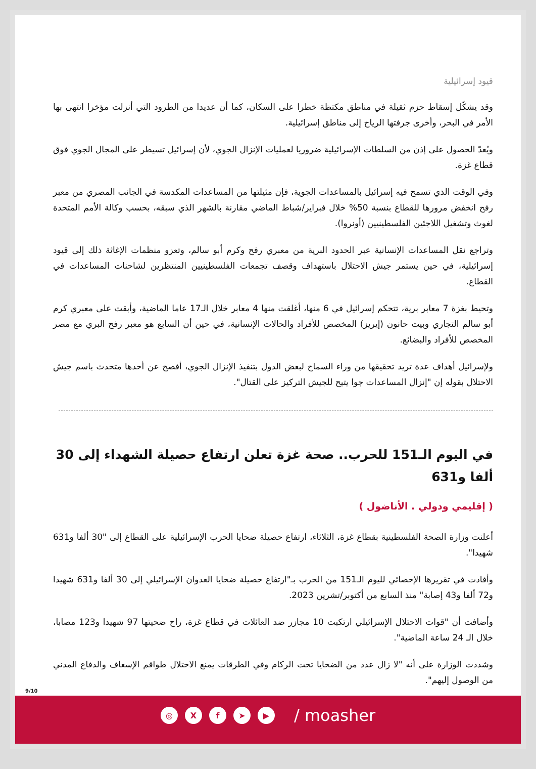قيود إسرائيلية
وقد يشكّل إسقاط حزم ثقيلة في مناطق مكتظة خطرا على السكان، كما أن عديدا من الطرود التي أنزلت مؤخرا انتهى بها الأمر في البحر، وأخرى جرفتها الرياح إلى مناطق إسرائيلية.
ويُعدّ الحصول على إذن من السلطات الإسرائيلية ضروريا لعمليات الإنزال الجوي، لأن إسرائيل تسيطر على المجال الجوي فوق قطاع غزة.
وفي الوقت الذي تسمح فيه إسرائيل بالمساعدات الجوية، فإن مثيلتها من المساعدات المكدسة في الجانب المصري من معبر رفح انخفض مرورها للقطاع بنسبة 50% خلال فبراير/شباط الماضي مقارنة بالشهر الذي سبقه، بحسب وكالة الأمم المتحدة لغوث وتشغيل اللاجئين الفلسطينيين (أونروا).
وتراجع نقل المساعدات الإنسانية عبر الحدود البرية من معبري رفح وكرم أبو سالم، وتعزو منظمات الإغاثة ذلك إلى قيود إسرائيلية، في حين يستمر جيش الاحتلال باستهداف وقصف تجمعات الفلسطينيين المنتظرين لشاحنات المساعدات في القطاع.
وتحيط بغزة 7 معابر برية، تتحكم إسرائيل في 6 منها، أغلقت منها 4 معابر خلال الـ17 عاما الماضية، وأبقت على معبري كرم أبو سالم التجاري وبيت حانون (إيريز) المخصص للأفراد والحالات الإنسانية، في حين أن السابع هو معبر رفح البري مع مصر المخصص للأفراد والبضائع.
ولإسرائيل أهداف عدة تريد تحقيقها من وراء السماح لبعض الدول بتنفيذ الإنزال الجوي، أفصح عن أحدها متحدث باسم جيش الاحتلال بقوله إن "إنزال المساعدات جوا يتيح للجيش التركيز على القتال".
في اليوم الـ151 للحرب.. صحة غزة تعلن ارتفاع حصيلة الشهداء إلى 30 ألفا و631
( إقليمي ودولي . الأناضول )
أعلنت وزارة الصحة الفلسطينية بقطاع غزة، الثلاثاء، ارتفاع حصيلة ضحايا الحرب الإسرائيلية على القطاع إلى "30 ألفا و631 شهيدا".
وأفادت في تقريرها الإحصائي لليوم الـ151 من الحرب بـ"ارتفاع حصيلة ضحايا العدوان الإسرائيلي إلى 30 ألفا و631 شهيدا و72 ألفا و43 إصابة" منذ السابع من أكتوبر/تشرين 2023.
وأضافت أن "قوات الاحتلال الإسرائيلي ارتكبت 10 مجازر ضد العائلات في قطاع غزة، راح ضحيتها 97 شهيدا و123 مصابا، خلال الـ 24 ساعة الماضية".
وشددت الوزارة على أنه "لا زال عدد من الضحايا تحت الركام وفي الطرقات يمنع الاحتلال طواقم الإسعاف والدفاع المدني من الوصول إليهم".
9/10
◎ X f ➤ ▶
/ moasher